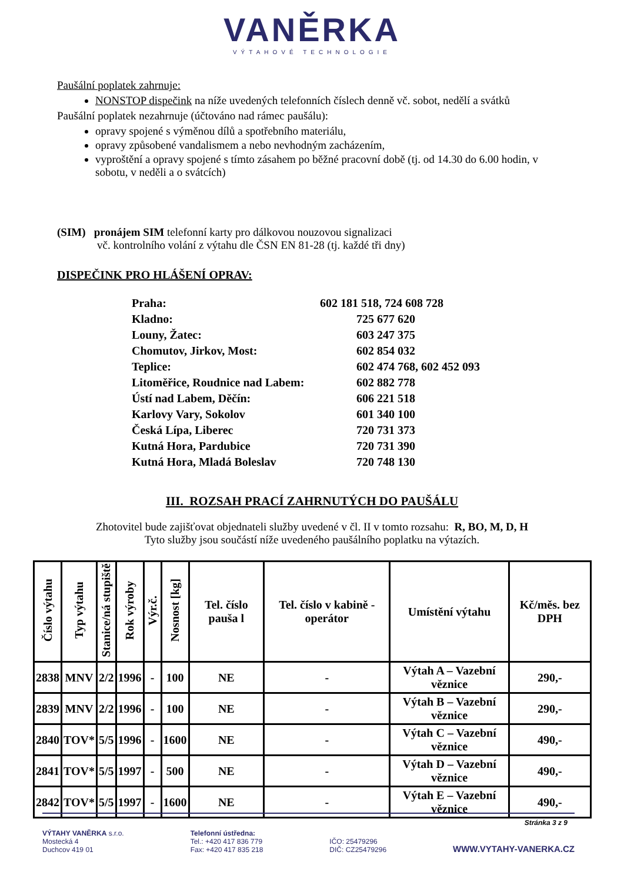VANĚRKA
VÝTAHOVÉ TECHNOLOGIE
Paušální poplatek zahrnuje:
NONSTOP dispečink na níže uvedených telefonních číslech denně vč. sobot, nedělí a svátků
Paušální poplatek nezahrnuje (účtováno nad rámec paušálu):
opravy spojené s výměnou dílů a spotřebního materiálu,
opravy způsobené vandalismem a nebo nevhodným zacházením,
vyproštění a opravy spojené s tímto zásahem po běžné pracovní době (tj. od 14.30 do 6.00 hodin, v sobotu, v neděli a o svátcích)
(SIM) pronájem SIM telefonní karty pro dálkovou nouzovou signalizaci
vč. kontrolního volání z výtahu dle ČSN EN 81-28 (tj. každé tři dny)
DISPEČINK PRO HLÁŠENÍ OPRAV:
| Praha: | 602 181 518, 724 608 728 |
| Kladno: | 725 677 620 |
| Louny, Žatec: | 603 247 375 |
| Chomutov, Jirkov, Most: | 602 854 032 |
| Teplice: | 602 474 768, 602 452 093 |
| Litoměřice, Roudnice nad Labem: | 602 882 778 |
| Ústí nad Labem, Děčín: | 606 221 518 |
| Karlovy Vary, Sokolov | 601 340 100 |
| Česká Lípa, Liberec | 720 731 373 |
| Kutná Hora, Pardubice | 720 731 390 |
| Kutná Hora, Mladá Boleslav | 720 748 130 |
III. ROZSAH PRACÍ ZAHRNUTÝCH DO PAUŠÁLU
Zhotovitel bude zajišťovat objednateli služby uvedené v čl. II v tomto rozsahu: R, BO, M, D, H
Tyto služby jsou součástí níže uvedeného paušálního poplatku na výtazích.
| Číslo výtahu | Typ výtahu | Stanice/ná stupiště | Rok výroby | Výr.č. | Nosnost [kg] | Tel. číslo pauša l | Tel. číslo v kabině - operátor | Umístění výtahu | Kč/měs. bez DPH |
| --- | --- | --- | --- | --- | --- | --- | --- | --- | --- |
| 2838 | MNV | 2/2 | 1996 | - | 100 | NE | - | Výtah A – Vazební věznice | 290,- |
| 2839 | MNV | 2/2 | 1996 | - | 100 | NE | - | Výtah B – Vazební věznice | 290,- |
| 2840 | TOV* | 5/5 | 1996 | - | 1600 | NE | - | Výtah C – Vazební věznice | 490,- |
| 2841 | TOV* | 5/5 | 1997 | - | 500 | NE | - | Výtah D – Vazební věznice | 490,- |
| 2842 | TOV* | 5/5 | 1997 | - | 1600 | NE | - | Výtah E – Vazební věznice | 490,- |
Stránka 3 z 9
VÝTAHY VANĚRKA s.r.o.
Mostecká 4
Duchcov 419 01
Telefonní ústředna:
Tel.: +420 417 836 779
Fax: +420 417 835 218
IČO: 25479296
DIČ: CZ25479296
WWW.VYTAHY-VANERKA.CZ